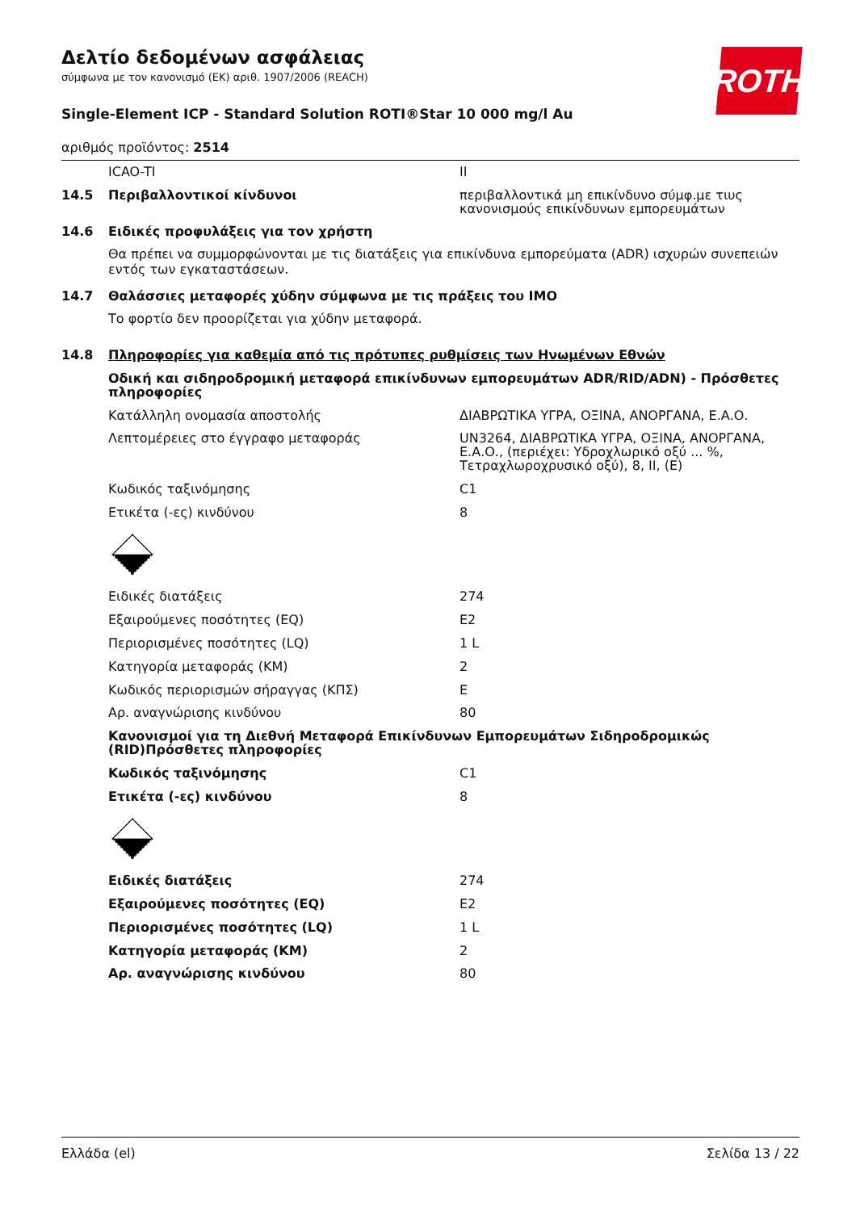ROTH
Δελτίο δεδομένων ασφάλειας
σύμφωνα με τον κανονισμό (ΕΚ) αριθ. 1907/2006 (REACH)
Single-Element ICP - Standard Solution ROTI®Star 10 000 mg/l Au
αριθμός προϊόντος: 2514
| | ICAO-TI | II |
| 14.5 | Περιβαλλοντικοί κίνδυνοι | περιβαλλοντικά μη επικίνδυνο σύμφ.με τιυς κανονισμούς επικίνδυνων εμπορευμάτων |
| 14.6 | Ειδικές προφυλάξεις για τον χρήστη | |
Θα πρέπει να συμμορφώνονται με τις διατάξεις για επικίνδυνα εμπορεύματα (ADR) ισχυρών συνεπειών εντός των εγκαταστάσεων.
| 14.7 | Θαλάσσιες μεταφορές χύδην σύμφωνα με τις πράξεις του IMO |
Το φορτίο δεν προορίζεται για χύδην μεταφορά.
| 14.8 | Πληροφορίες για καθεμία από τις πρότυπες ρυθμίσεις των Ηνωμένων Εθνών | |
| | Οδική και σιδηροδρομική μεταφορά επικίνδυνων εμπορευμάτων ADR/RID/ADN) - Πρόσθετες πληροφορίες | |
| | Κατάλληλη ονομασία αποστολής | ΔΙΑΒΡΩΤΙΚΑ ΥΓΡΑ, ΟΞΙΝΑ, ΑΝΟΡΓΑΝΑ, Ε.Α.Ο. |
| | Λεπτομέρειες στο έγγραφο μεταφοράς | UN3264, ΔΙΑΒΡΩΤΙΚΑ ΥΓΡΑ, ΟΞΙΝΑ, ΑΝΟΡΓΑΝΑ, Ε.Α.Ο., (περιέχει: Υδροχλωρικό οξύ ... %, Τετραχλωροχρυσικό οξύ), 8, II, (E) |
| | Κωδικός ταξινόμησης | C1 |
| | Ετικέτα (-ες) κινδύνου | 8 |
| | Ειδικές διατάξεις | 274 |
| | Εξαιρούμενες ποσότητες (EQ) | E2 |
| | Περιορισμένες ποσότητες (LQ) | 1 L |
| | Κατηγορία μεταφοράς (ΚΜ) | 2 |
| | Κωδικός περιορισμών σήραγγας (ΚΠΣ) | E |
| | Αρ. αναγνώρισης κινδύνου | 80 |
| | Κανονισμοί για τη Διεθνή Μεταφορά Επικίνδυνων Εμπορευμάτων Σιδηροδρομικώς (RID)Πρόσθετες πληροφορίες | |
| | Κωδικός ταξινόμησης | C1 |
| | Ετικέτα (-ες) κινδύνου | 8 |
| | Ειδικές διατάξεις | 274 |
| | Εξαιρούμενες ποσότητες (EQ) | E2 |
| | Περιορισμένες ποσότητες (LQ) | 1 L |
| | Κατηγορία μεταφοράς (ΚΜ) | 2 |
| | Αρ. αναγνώρισης κινδύνου | 80 |
Ελλάδα (el) Σελίδα 13 / 22